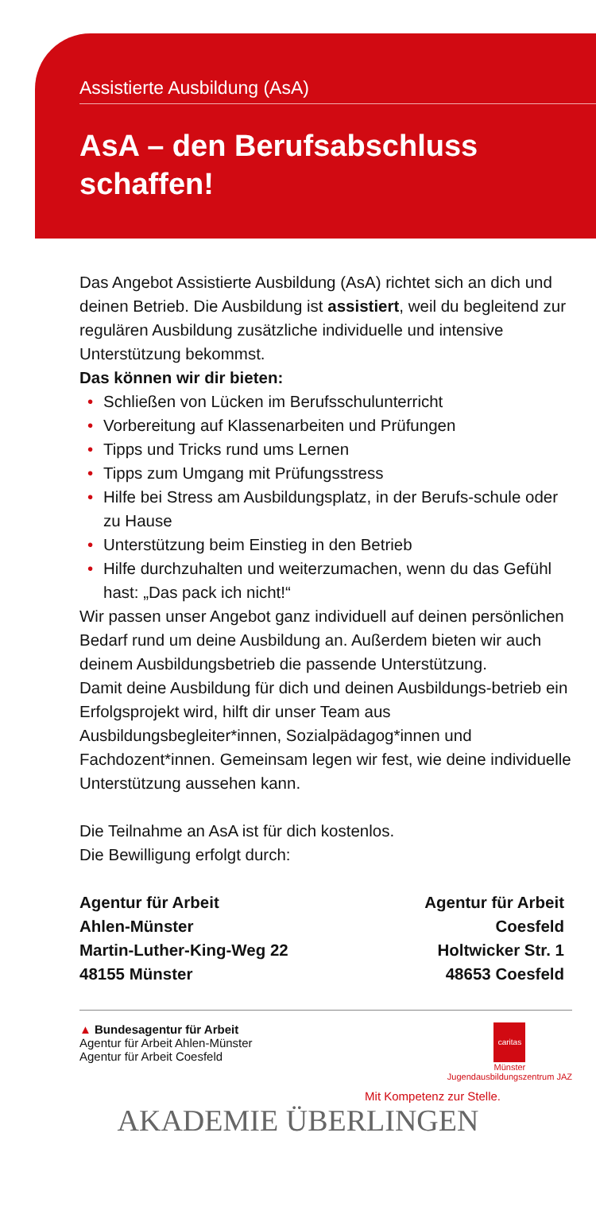Assistierte Ausbildung (AsA)
AsA – den Berufsabschluss schaffen!
Das Angebot Assistierte Ausbildung (AsA) richtet sich an dich und deinen Betrieb. Die Ausbildung ist assistiert, weil du begleitend zur regulären Ausbildung zusätzliche individuelle und intensive Unterstützung bekommst.
Das können wir dir bieten:
• Schließen von Lücken im Berufsschulunterricht
• Vorbereitung auf Klassenarbeiten und Prüfungen
• Tipps und Tricks rund ums Lernen
• Tipps zum Umgang mit Prüfungsstress
• Hilfe bei Stress am Ausbildungsplatz, in der Berufs-schule oder zu Hause
• Unterstützung beim Einstieg in den Betrieb
• Hilfe durchzuhalten und weiterzumachen, wenn du das Gefühl hast: „Das pack ich nicht!“
Wir passen unser Angebot ganz individuell auf deinen persönlichen Bedarf rund um deine Ausbildung an. Außerdem bieten wir auch deinem Ausbildungsbetrieb die passende Unterstützung.
Damit deine Ausbildung für dich und deinen Ausbildungs-betrieb ein Erfolgsprojekt wird, hilft dir unser Team aus Ausbildungsbegleiter*innen, Sozialpädagog*innen und Fachdozent*innen. Gemeinsam legen wir fest, wie deine individuelle Unterstützung aussehen kann.
Die Teilnahme an AsA ist für dich kostenlos.
Die Bewilligung erfolgt durch:
Agentur für Arbeit
Ahlen-Münster
Martin-Luther-King-Weg 22
48155 Münster
Agentur für Arbeit
Coesfeld
Holtwicker Str. 1
48653 Coesfeld
▲ Bundesagentur für Arbeit
Agentur für Arbeit Ahlen-Münster
Agentur für Arbeit Coesfeld
caritas
Münster
Jugendausbildungszentrum JAZ
Mit Kompetenz zur Stelle.
AKADEMIE ÜBERLINGEN